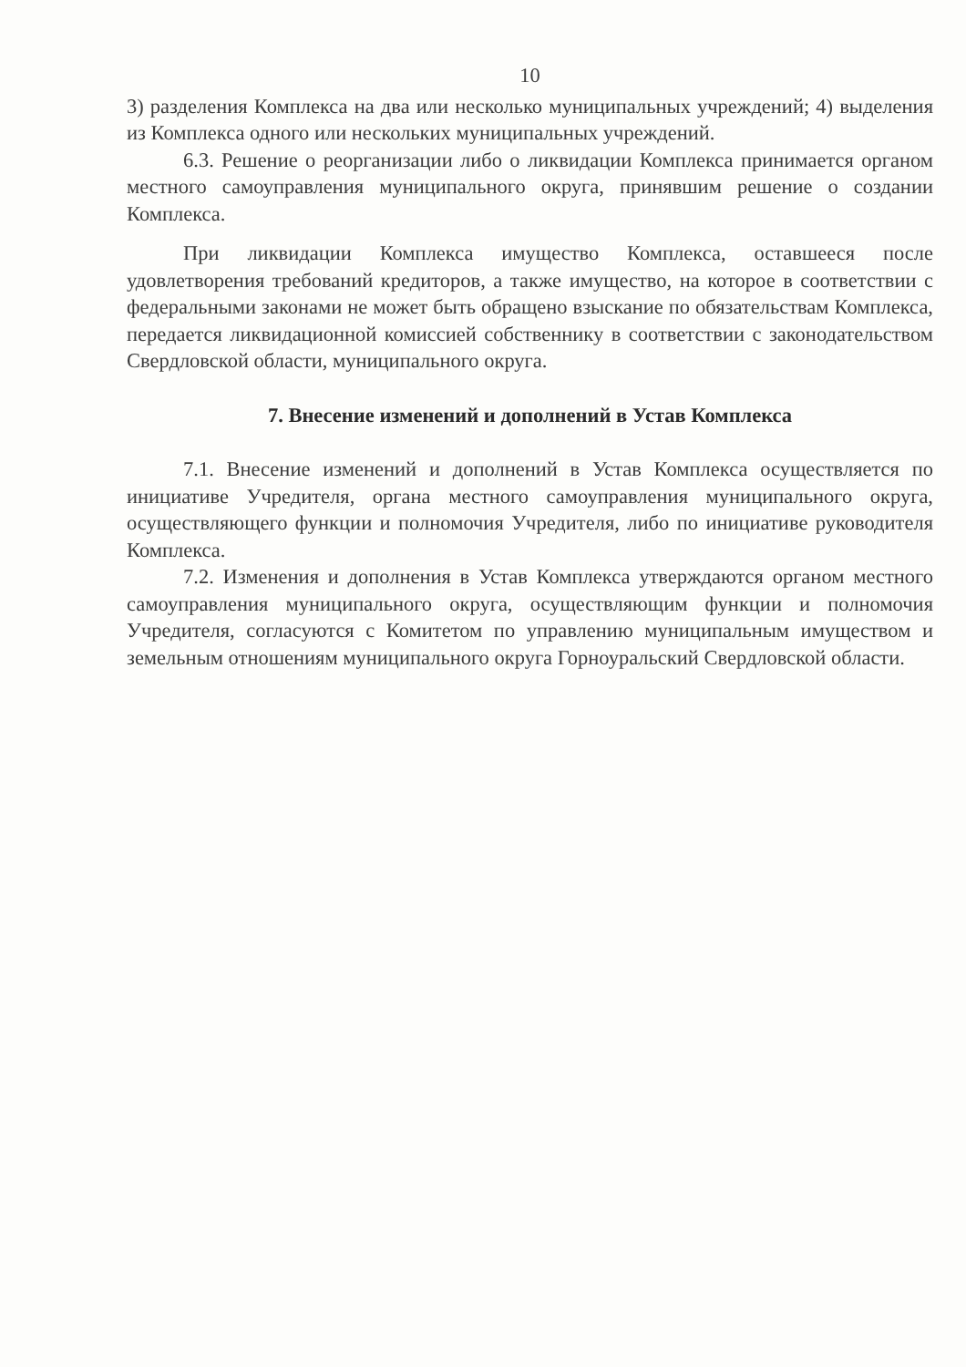10
3) разделения Комплекса на два или несколько муниципальных учреждений; 4) выделения из Комплекса одного или нескольких муниципальных учреждений.
6.3. Решение о реорганизации либо о ликвидации Комплекса принимается органом местного самоуправления муниципального округа, принявшим решение о создании Комплекса.
При ликвидации Комплекса имущество Комплекса, оставшееся после удовлетворения требований кредиторов, а также имущество, на которое в соответствии с федеральными законами не может быть обращено взыскание по обязательствам Комплекса, передается ликвидационной комиссией собственнику в соответствии с законодательством Свердловской области, муниципального округа.
7. Внесение изменений и дополнений в Устав Комплекса
7.1. Внесение изменений и дополнений в Устав Комплекса осуществляется по инициативе Учредителя, органа местного самоуправления муниципального округа, осуществляющего функции и полномочия Учредителя, либо по инициативе руководителя Комплекса.
7.2. Изменения и дополнения в Устав Комплекса утверждаются органом местного самоуправления муниципального округа, осуществляющим функции и полномочия Учредителя, согласуются с Комитетом по управлению муниципальным имуществом и земельным отношениям муниципального округа Горноуральский Свердловской области.